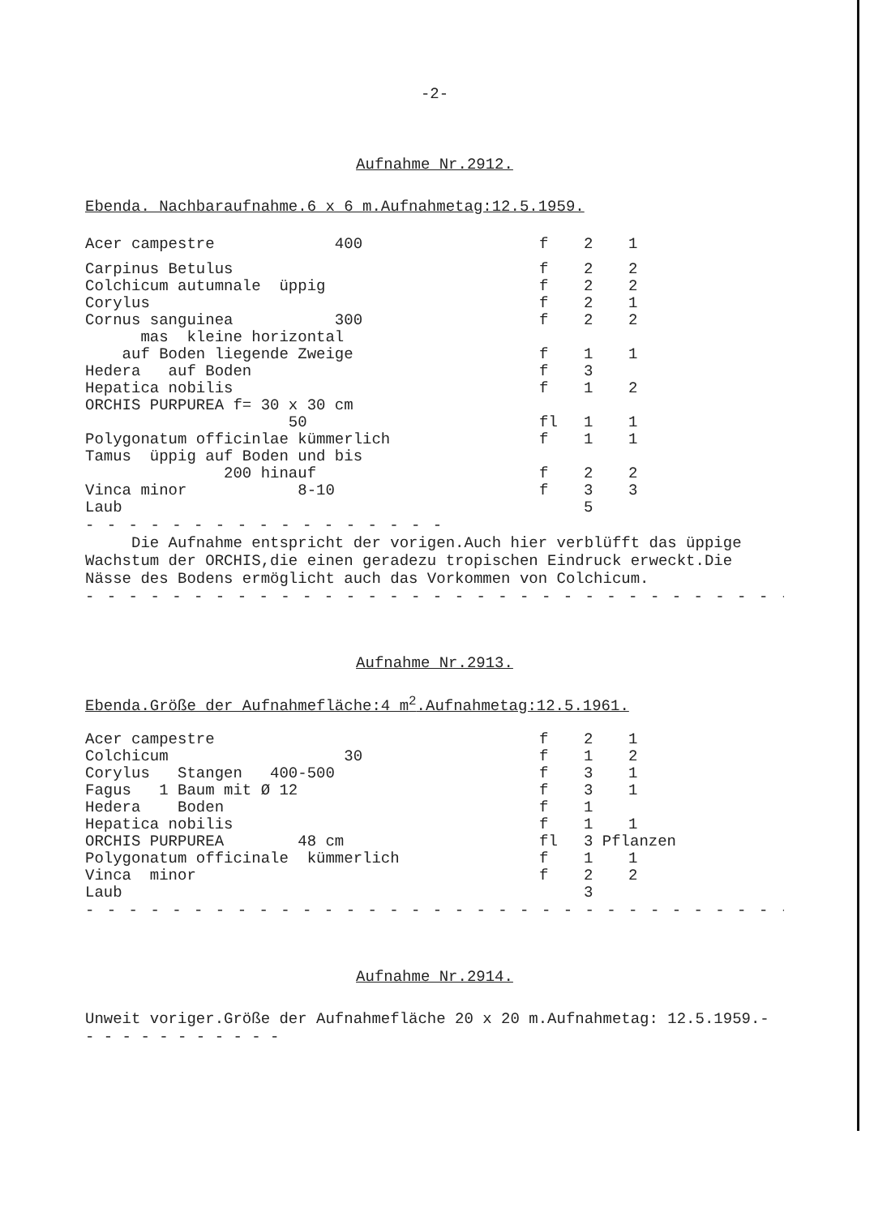-2-
Aufnahme Nr.2912.
Ebenda. Nachbaraufnahme.6 x 6 m.Aufnahmetag:12.5.1959.
| Acer campestre 400 | f | 2 | 1 |
| Carpinus Betulus | f | 2 | 2 |
| Colchicum autumnale üppig | f | 2 | 2 |
| Corylus | f | 2 | 1 |
| Cornus sanguinea 300 | f | 2 | 2 |
| mas kleine horizontal | | | |
| auf Boden liegende Zweige | f | 1 | 1 |
| Hedera auf Boden | f | 3 | |
| Hepatica nobilis | f | 1 | 2 |
| ORCHIS PURPUREA f= 30 x 30 cm | | | |
| 50 | fl | 1 | 1 |
| Polygonatum officinlae kümmerlich | f | 1 | 1 |
| Tamus üppig auf Boden und bis | | | |
| 200 hinauf | f | 2 | 2 |
| Vinca minor 8-10 | f | 3 | 3 |
| Laub | | 5 | |
- - - - - - - - - - - - - - - - -
Die Aufnahme entspricht der vorigen.Auch hier verblüfft das üppige Wachstum der ORCHIS,die einen geradezu tropischen Eindruck erweckt.Die Nässe des Bodens ermöglicht auch das Vorkommen von Colchicum.
- - - - - - - - - - - - - - - - - - - - - - - - - - - - - - - - - -
Aufnahme Nr.2913.
Ebenda.Größe der Aufnahmefläche:4 m<sup>2</sup>.Aufnahmetag:12.5.1961.
| Acer campestre | f | 2 | 1 |
| Colchicum 30 | f | 1 | 2 |
| Corylus Stangen 400-500 | f | 3 | 1 |
| Fagus 1 Baum mit Ø 12 | f | 3 | 1 |
| Hedera Boden | f | 1 | |
| Hepatica nobilis | f | 1 | 1 |
| ORCHIS PURPUREA 48 cm | fl | 3 Pflanzen | |
| Polygonatum officinale kümmerlich | f | 1 | 1 |
| Vinca minor | f | 2 | 2 |
| Laub | | 3 | |
- - - - - - - - - - - - - - - - - - - - - - - - - - - - - - - - - -
Aufnahme Nr.2914.
Unweit voriger.Größe der Aufnahmefläche 20 x 20 m.Aufnahmetag: 12.5.1959.- - - - - - - - - - - -